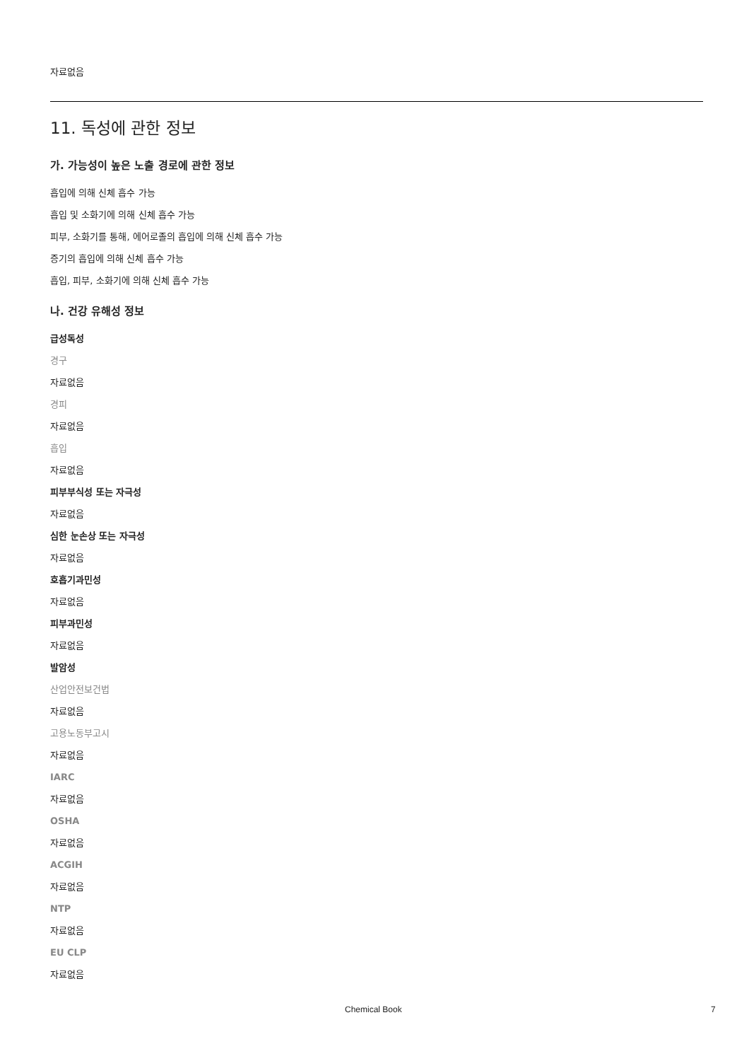자료없음
11. 독성에 관한 정보
가. 가능성이 높은 노출 경로에 관한 정보
흡입에 의해 신체 흡수 가능
흡입 및 소화기에 의해 신체 흡수 가능
피부, 소화기를 통해, 에어로졸의 흡입에 의해 신체 흡수 가능
증기의 흡입에 의해 신체 흡수 가능
흡입, 피부, 소화기에 의해 신체 흡수 가능
나. 건강 유해성 정보
급성독성
경구
자료없음
경피
자료없음
흡입
자료없음
피부부식성 또는 자극성
자료없음
심한 눈손상 또는 자극성
자료없음
호흡기과민성
자료없음
피부과민성
자료없음
발암성
산업안전보건법
자료없음
고용노동부고시
자료없음
IARC
자료없음
OSHA
자료없음
ACGIH
자료없음
NTP
자료없음
EU CLP
자료없음
Chemical Book 7